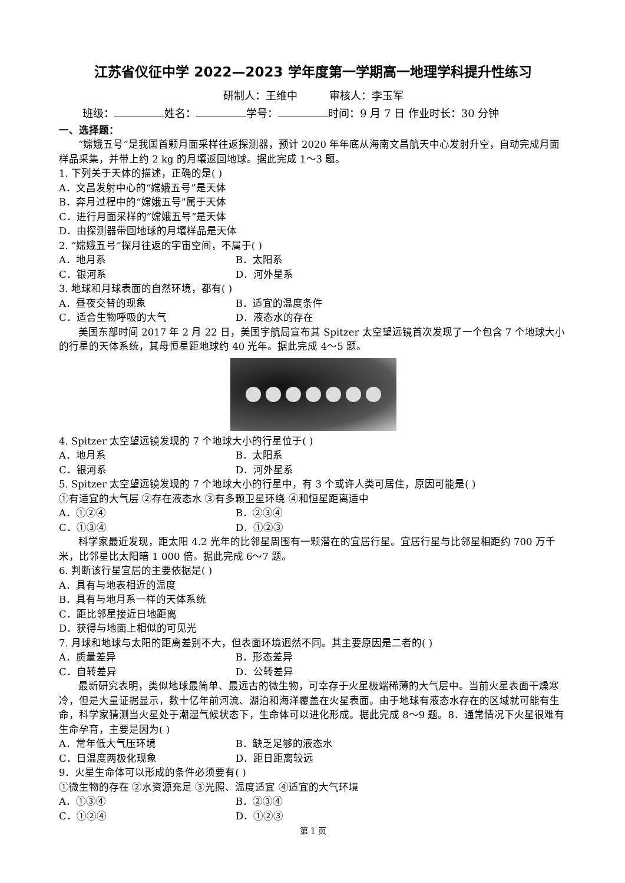江苏省仪征中学 2022—2023 学年度第一学期高一地理学科提升性练习
研制人：王维中　　　审核人：李玉军
班级： 姓名： 学号： 时间：9 月 7 日 作业时长：30 分钟
一、选择题：
“嫦娥五号”是我国首颗月面采样往返探测器，预计 2020 年年底从海南文昌航天中心发射升空，自动完成月面样品采集，并带上约 2 kg 的月壤返回地球。据此完成 1～3 题。
1. 下列关于天体的描述，正确的是( )
A．文昌发射中心的“嫦娥五号”是天体
B．奔月过程中的“嫦娥五号”属于天体
C．进行月面采样的“嫦娥五号”是天体
D．由探测器带回地球的月壤样品是天体
2. “嫦娥五号”探月往返的宇宙空间，不属于( )
A．地月系 B．太阳系
C．银河系 D．河外星系
3. 地球和月球表面的自然环境，都有( )
A．昼夜交替的现象 B．适宜的温度条件
C．适合生物呼吸的大气 D．液态水的存在
美国东部时间 2017 年 2 月 22 日，美国宇航局宣布其 Spitzer 太空望远镜首次发现了一个包含 7 个地球大小的行星的天体系统，其母恒星距地球约 40 光年。据此完成 4～5 题。
4. Spitzer 太空望远镜发现的 7 个地球大小的行星位于( )
A．地月系 B．太阳系
C．银河系 D．河外星系
5. Spitzer 太空望远镜发现的 7 个地球大小的行星中，有 3 个或许人类可居住，原因可能是( )
①有适宜的大气层 ②存在液态水 ③有多颗卫星环绕 ④和恒星距离适中
A．①②④ B．②③④
C．①③④ D．①②③
科学家最近发现，距太阳 4.2 光年的比邻星周围有一颗潜在的宜居行星。宜居行星与比邻星相距约 700 万千米，比邻星比太阳暗 1 000 倍。据此完成 6～7 题。
6. 判断该行星宜居的主要依据是( )
A．具有与地表相近的温度
B．具有与地月系一样的天体系统
C．距比邻星接近日地距离
D．获得与地面上相似的可见光
7. 月球和地球与太阳的距离差别不大，但表面环境迥然不同。其主要原因是二者的( )
A．质量差异 B．形态差异
C．自转差异 D．公转差异
最新研究表明，类似地球最简单、最远古的微生物，可幸存于火星极端稀薄的大气层中。当前火星表面干燥寒冷，但是大量证据显示，数十亿年前河流、湖泊和海洋覆盖在火星表面。由于地球有液态水存在的区域就可能有生命，科学家猜测当火星处于潮湿气候状态下，生命体可以进化形成。据此完成 8～9 题。8．通常情况下火星很难有生命孕育，主要是因为( )
A．常年低大气压环境 B．缺乏足够的液态水
C．日温度两极化现象 D．距日距离较远
9．火星生命体可以形成的条件必须要有( )
①微生物的存在 ②水资源充足 ③光照、温度适宜 ④适宜的大气环境
A．①③④ B．②③④
C．①②④ D．①②③
第 1 页